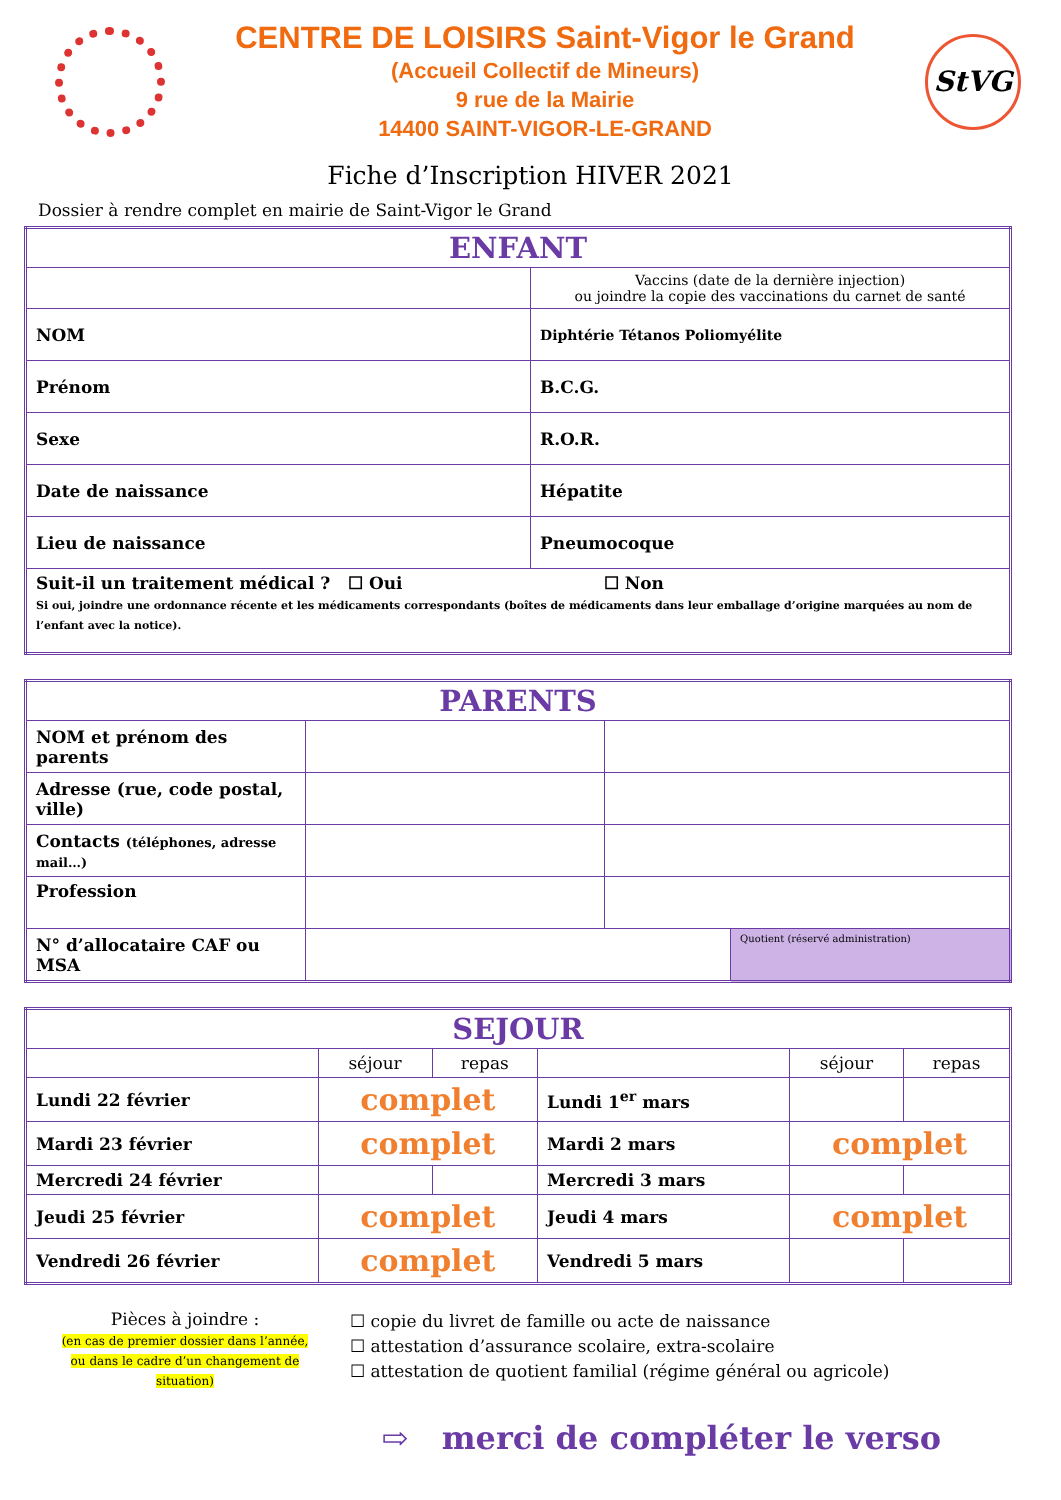CENTRE DE LOISIRS Saint-Vigor le Grand
(Accueil Collectif de Mineurs)
9 rue de la Mairie
14400 SAINT-VIGOR-LE-GRAND
StVG
Fiche d’Inscription HIVER 2021
Dossier à rendre complet en mairie de Saint-Vigor le Grand
| ENFANT | |
| --- | --- |
| | Vaccins (date de la dernière injection) ou joindre la copie des vaccinations du carnet de santé |
| NOM | Diphtérie Tétanos Poliomyélite |
| Prénom | B.C.G. |
| Sexe | R.O.R. |
| Date de naissance | Hépatite |
| Lieu de naissance | Pneumocoque |
| Suit-il un traitement médical ? ☐ Oui ☐ Non Si oui, joindre une ordonnance récente et les médicaments correspondants (boîtes de médicaments dans leur emballage d’origine marquées au nom de l’enfant avec la notice). | |
| PARENTS | | | |
| --- | --- | --- | --- |
| NOM et prénom des parents | | | |
| Adresse (rue, code postal, ville) | | | |
| Contacts (téléphones, adresse mail…) | | | |
| Profession | | | |
| N° d’allocataire CAF ou MSA | | | Quotient (réservé administration) |
| SEJOUR | | | | | |
| --- | --- | --- | --- | --- | --- |
| | séjour | repas | | séjour | repas |
| Lundi 22 février | complet | | Lundi 1<sup>er</sup> mars | | |
| Mardi 23 février | complet | | Mardi 2 mars | complet | |
| Mercredi 24 février | | | Mercredi 3 mars | | |
| Jeudi 25 février | complet | | Jeudi 4 mars | complet | |
| Vendredi 26 février | complet | | Vendredi 5 mars | | |
Pièces à joindre :
(en cas de premier dossier dans l’année, ou dans le cadre d’un changement de situation)
☐ copie du livret de famille ou acte de naissance
☐ attestation d’assurance scolaire, extra-scolaire
☐ attestation de quotient familial (régime général ou agricole)
⇨ merci de compléter le verso